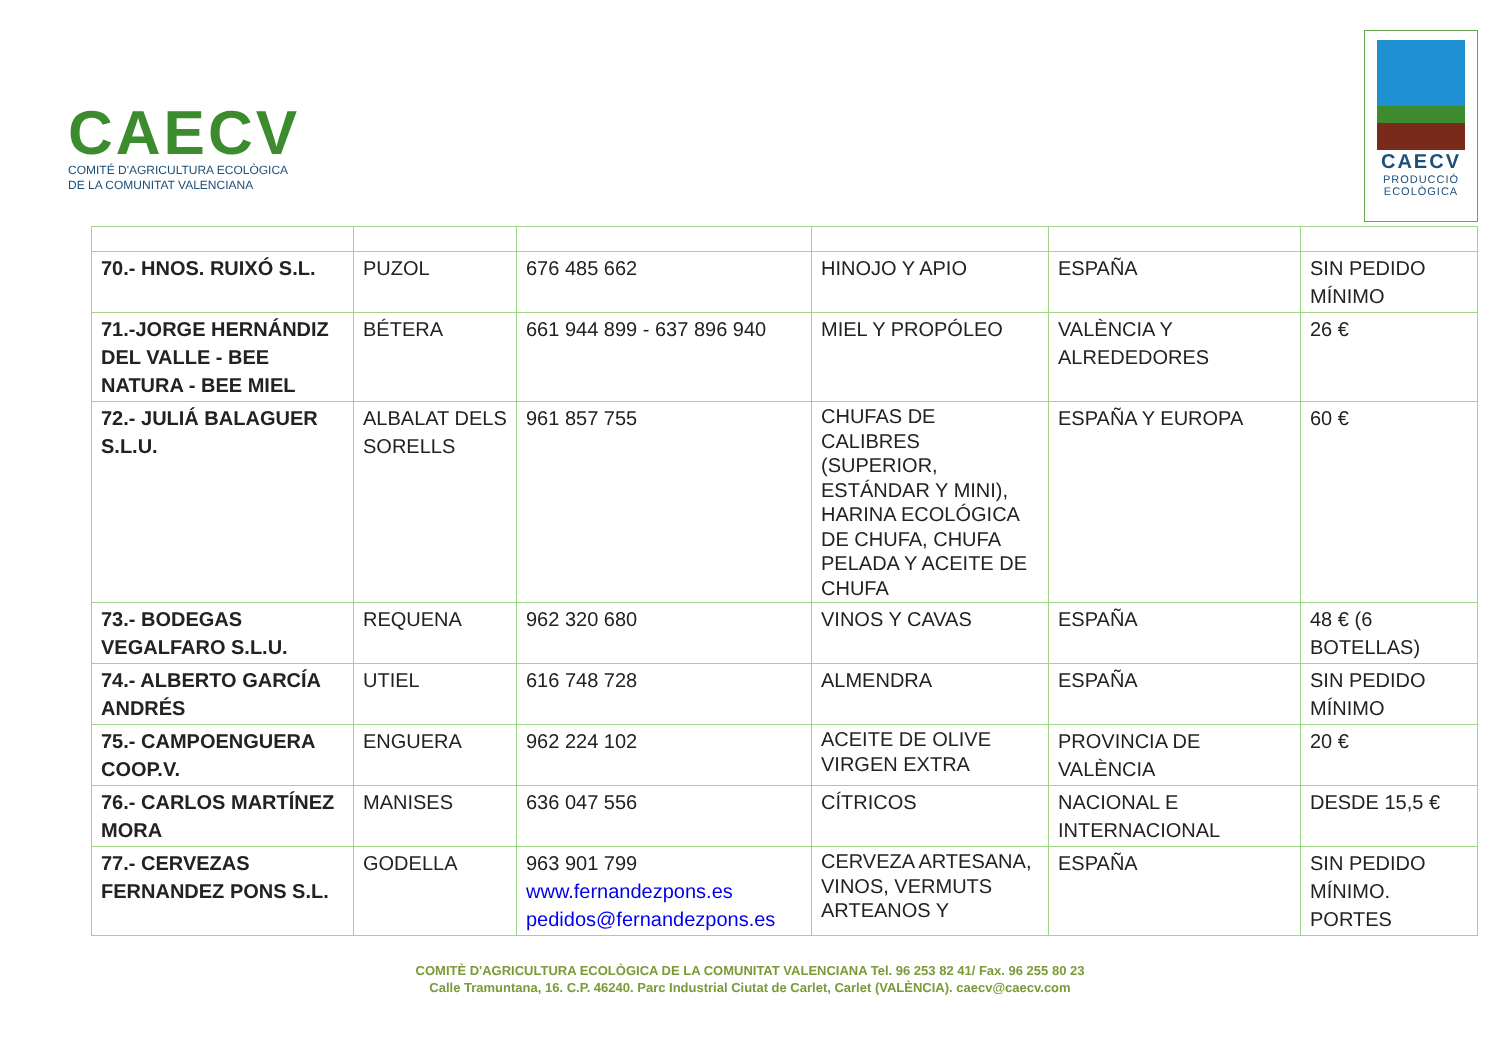CAECV
COMITÉ D'AGRICULTURA ECOLÒGICA
DE LA COMUNITAT VALENCIANA
CAECV
PRODUCCIÓ
ECOLÒGICA
| 70.- HNOS. RUIXÓ S.L. | PUZOL | 676 485 662 | HINOJO Y APIO | ESPAÑA | SIN PEDIDO MÍNIMO |
| 71.-JORGE HERNÁNDIZ DEL VALLE - BEE NATURA - BEE MIEL | BÉTERA | 661 944 899 - 637 896 940 | MIEL Y PROPÓLEO | VALÈNCIA Y ALREDEDORES | 26 € |
| 72.- JULIÁ BALAGUER S.L.U. | ALBALAT DELS SORELLS | 961 857 755 | CHUFAS DE CALIBRES (SUPERIOR, ESTÁNDAR Y MINI), HARINA ECOLÓGICA DE CHUFA, CHUFA PELADA Y ACEITE DE CHUFA | ESPAÑA Y EUROPA | 60 € |
| 73.- BODEGAS VEGALFARO S.L.U. | REQUENA | 962 320 680 | VINOS Y CAVAS | ESPAÑA | 48 € (6 BOTELLAS) |
| 74.- ALBERTO GARCÍA ANDRÉS | UTIEL | 616 748 728 | ALMENDRA | ESPAÑA | SIN PEDIDO MÍNIMO |
| 75.- CAMPOENGUERA COOP.V. | ENGUERA | 962 224 102 | ACEITE DE OLIVE VIRGEN EXTRA | PROVINCIA DE VALÈNCIA | 20 € |
| 76.- CARLOS MARTÍNEZ MORA | MANISES | 636 047 556 | CÍTRICOS | NACIONAL E INTERNACIONAL | DESDE 15,5 € |
| 77.- CERVEZAS FERNANDEZ PONS S.L. | GODELLA | 963 901 799 www.fernandezpons.es pedidos@fernandezpons.es | CERVEZA ARTESANA, VINOS, VERMUTS ARTEANOS Y | ESPAÑA | SIN PEDIDO MÍNIMO. PORTES |
COMITÈ D'AGRICULTURA ECOLÒGICA DE LA COMUNITAT VALENCIANA Tel. 96 253 82 41/ Fax. 96 255 80 23
Calle Tramuntana, 16. C.P. 46240. Parc Industrial Ciutat de Carlet, Carlet (VALÈNCIA). caecv@caecv.com